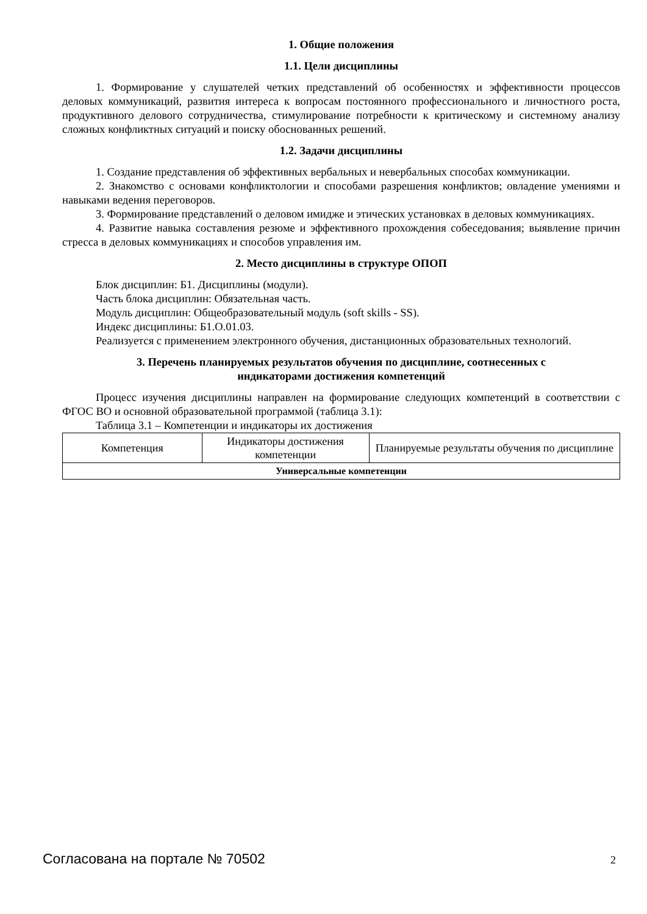1. Общие положения
1.1. Цели дисциплины
1. Формирование у слушателей четких представлений об особенностях и эффективности процессов деловых коммуникаций, развития интереса к вопросам постоянного профессионального и личностного роста, продуктивного делового сотрудничества, стимулирование потребности к критическому и системному анализу сложных конфликтных ситуаций и поиску обоснованных решений.
1.2. Задачи дисциплины
1. Создание представления об эффективных вербальных и невербальных способах коммуникации.
2. Знакомство с основами конфликтологии и способами разрешения конфликтов; овладение умениями и навыками ведения переговоров.
3. Формирование представлений о деловом имидже и этических установках в деловых коммуникациях.
4. Развитие навыка составления резюме и эффективного прохождения собеседования; выявление причин стресса в деловых коммуникациях и способов управления им.
2. Место дисциплины в структуре ОПОП
Блок дисциплин: Б1. Дисциплины (модули).
Часть блока дисциплин: Обязательная часть.
Модуль дисциплин: Общеобразовательный модуль (soft skills - SS).
Индекс дисциплины: Б1.О.01.03.
Реализуется с применением электронного обучения, дистанционных образовательных технологий.
3. Перечень планируемых результатов обучения по дисциплине, соотнесенных с
индикаторами достижения компетенций
Процесс изучения дисциплины направлен на формирование следующих компетенций в соответствии с ФГОС ВО и основной образовательной программой (таблица 3.1):
Таблица 3.1 – Компетенции и индикаторы их достижения
| Компетенция | Индикаторы достижения компетенции | Планируемые результаты обучения по дисциплине |
| --- | --- | --- |
| Универсальные компетенции | | |
Согласована на портале № 70502 2